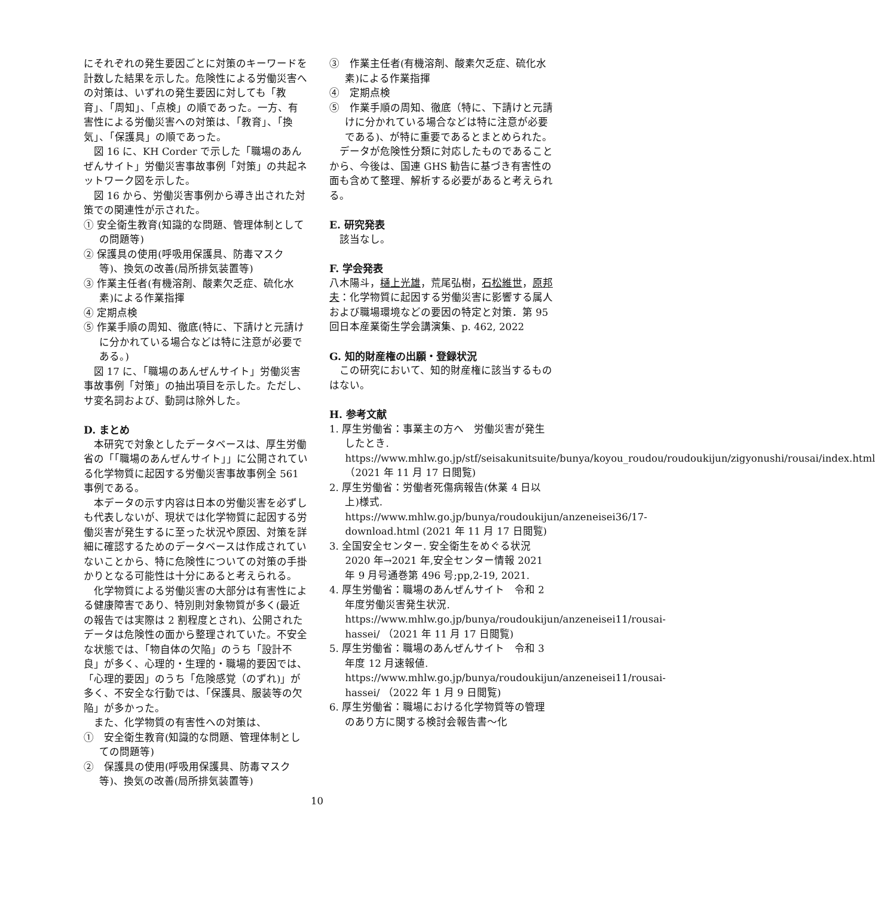にそれぞれの発生要因ごとに対策のキーワードを計数した結果を示した。危険性による労働災害への対策は、いずれの発生要因に対しても「教育」、「周知」、「点検」の順であった。一方、有害性による労働災害への対策は、「教育」、「換気」、「保護具」の順であった。
図 16 に、KH Corder で示した「職場のあんぜんサイト」労働災害事故事例「対策」の共起ネットワーク図を示した。
図 16 から、労働災害事例から導き出された対策での関連性が示された。
① 安全衛生教育(知識的な問題、管理体制としての問題等)
② 保護具の使用(呼吸用保護具、防毒マスク等)、換気の改善(局所排気装置等)
③ 作業主任者(有機溶剤、酸素欠乏症、硫化水素)による作業指揮
④ 定期点検
⑤ 作業手順の周知、徹底(特に、下請けと元請けに分かれている場合などは特に注意が必要である。)
図 17 に、「職場のあんぜんサイト」労働災害事故事例「対策」の抽出項目を示した。ただし、サ変名詞および、動詞は除外した。
D. まとめ
本研究で対象としたデータベースは、厚生労働省の「「職場のあんぜんサイト」」に公開されている化学物質に起因する労働災害事故事例全 561 事例である。
本データの示す内容は日本の労働災害を必ずしも代表しないが、現状では化学物質に起因する労働災害が発生するに至った状況や原因、対策を詳細に確認するためのデータベースは作成されていないことから、特に危険性についての対策の手掛かりとなる可能性は十分にあると考えられる。
化学物質による労働災害の大部分は有害性による健康障害であり、特別則対象物質が多く(最近の報告では実際は 2 割程度とされ)、公開されたデータは危険性の面から整理されていた。不安全な状態では、「物自体の欠陥」のうち「設計不良」が多く、心理的・生理的・職場的要因では、「心理的要因」のうち「危険感覚（のずれ)」が多く、不安全な行動では、「保護具、服装等の欠陥」が多かった。
また、化学物質の有害性への対策は、
①　安全衛生教育(知識的な問題、管理体制としての問題等)
②　保護具の使用(呼吸用保護具、防毒マスク等)、換気の改善(局所排気装置等)
③　作業主任者(有機溶剤、酸素欠乏症、硫化水素)による作業指揮
④　定期点検
⑤　作業手順の周知、徹底（特に、下請けと元請けに分かれている場合などは特に注意が必要である)、が特に重要であるとまとめられた。
データが危険性分類に対応したものであることから、今後は、国連 GHS 勧告に基づき有害性の面も含めて整理、解析する必要があると考えられる。
E. 研究発表
該当なし。
F. 学会発表
八木陽斗，樋上光雄，荒尾弘樹，石松維世，原邦夫：化学物質に起因する労働災害に影響する属人および職場環境などの要因の特定と対策．第 95 回日本産業衛生学会講演集、p. 462, 2022
G. 知的財産権の出願・登録状況
この研究において、知的財産権に該当するものはない。
H. 参考文献
1. 厚生労働省：事業主の方へ　労働災害が発生したとき. https://www.mhlw.go.jp/stf/seisakunitsuite/bunya/koyou_roudou/roudoukijun/zigyonushi/rousai/index.html （2021 年 11 月 17 日閲覧)
2. 厚生労働省：労働者死傷病報告(休業 4 日以上)様式. https://www.mhlw.go.jp/bunya/roudoukijun/anzeneisei36/17-download.html (2021 年 11 月 17 日閲覧)
3. 全国安全センター. 安全衛生をめぐる状況 2020 年→2021 年,安全センター情報 2021 年 9 月号通巻第 496 号;pp,2-19, 2021.
4. 厚生労働省：職場のあんぜんサイト　令和 2 年度労働災害発生状況. https://www.mhlw.go.jp/bunya/roudoukijun/anzeneisei11/rousai-hassei/ （2021 年 11 月 17 日閲覧)
5. 厚生労働省：職場のあんぜんサイト　令和 3 年度 12 月速報値. https://www.mhlw.go.jp/bunya/roudoukijun/anzeneisei11/rousai-hassei/ （2022 年 1 月 9 日閲覧)
6. 厚生労働省：職場における化学物質等の管理のあり方に関する検討会報告書～化
10